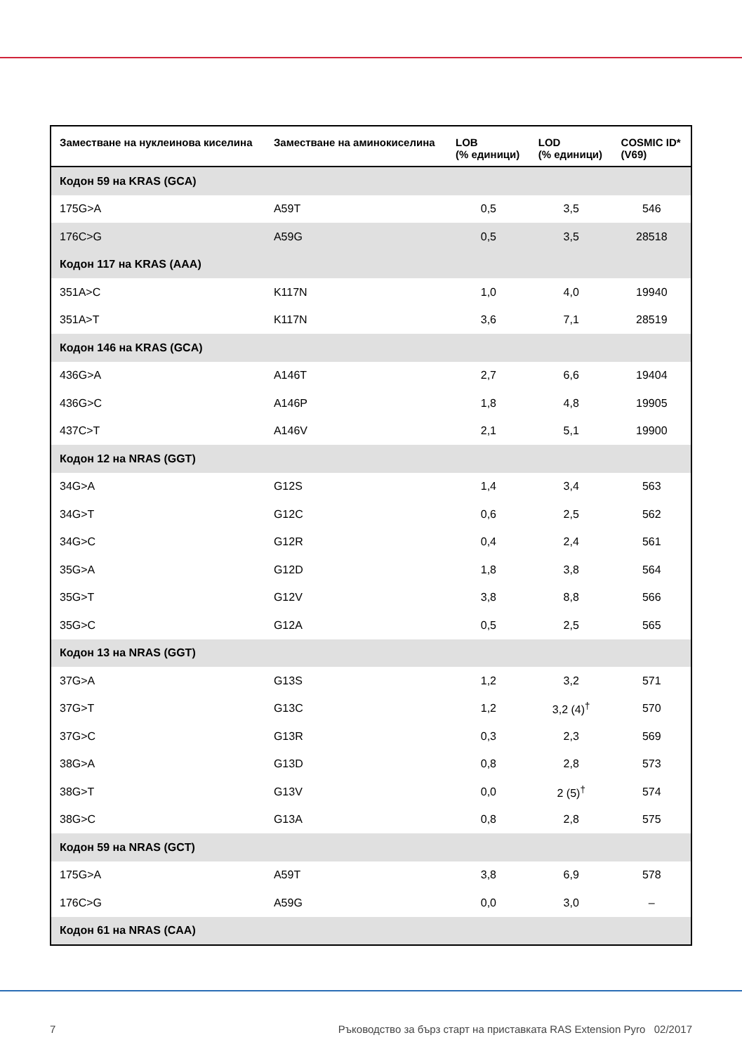| Заместване на нуклеинова киселина | Заместване на аминокиселина | LOB (% единици) | LOD (% единици) | COSMIC ID* (V69) |
| --- | --- | --- | --- | --- |
| Кодон 59 на KRAS (GCA) | | | | |
| 175G>A | A59T | 0,5 | 3,5 | 546 |
| 176C>G | A59G | 0,5 | 3,5 | 28518 |
| Кодон 117 на KRAS (AAA) | | | | |
| 351A>C | K117N | 1,0 | 4,0 | 19940 |
| 351A>T | K117N | 3,6 | 7,1 | 28519 |
| Кодон 146 на KRAS (GCA) | | | | |
| 436G>A | A146T | 2,7 | 6,6 | 19404 |
| 436G>C | A146P | 1,8 | 4,8 | 19905 |
| 437C>T | A146V | 2,1 | 5,1 | 19900 |
| Кодон 12 на NRAS (GGT) | | | | |
| 34G>A | G12S | 1,4 | 3,4 | 563 |
| 34G>T | G12C | 0,6 | 2,5 | 562 |
| 34G>C | G12R | 0,4 | 2,4 | 561 |
| 35G>A | G12D | 1,8 | 3,8 | 564 |
| 35G>T | G12V | 3,8 | 8,8 | 566 |
| 35G>C | G12A | 0,5 | 2,5 | 565 |
| Кодон 13 на NRAS (GGT) | | | | |
| 37G>A | G13S | 1,2 | 3,2 | 571 |
| 37G>T | G13C | 1,2 | 3,2 (4)<sup>†</sup> | 570 |
| 37G>C | G13R | 0,3 | 2,3 | 569 |
| 38G>A | G13D | 0,8 | 2,8 | 573 |
| 38G>T | G13V | 0,0 | 2 (5)<sup>†</sup> | 574 |
| 38G>C | G13A | 0,8 | 2,8 | 575 |
| Кодон 59 на NRAS (GCT) | | | | |
| 175G>A | A59T | 3,8 | 6,9 | 578 |
| 176C>G | A59G | 0,0 | 3,0 | – |
| Кодон 61 на NRAS (CAA) | | | | |
7 Ръководство за бърз старт на приставката RAS Extension Pyro 02/2017